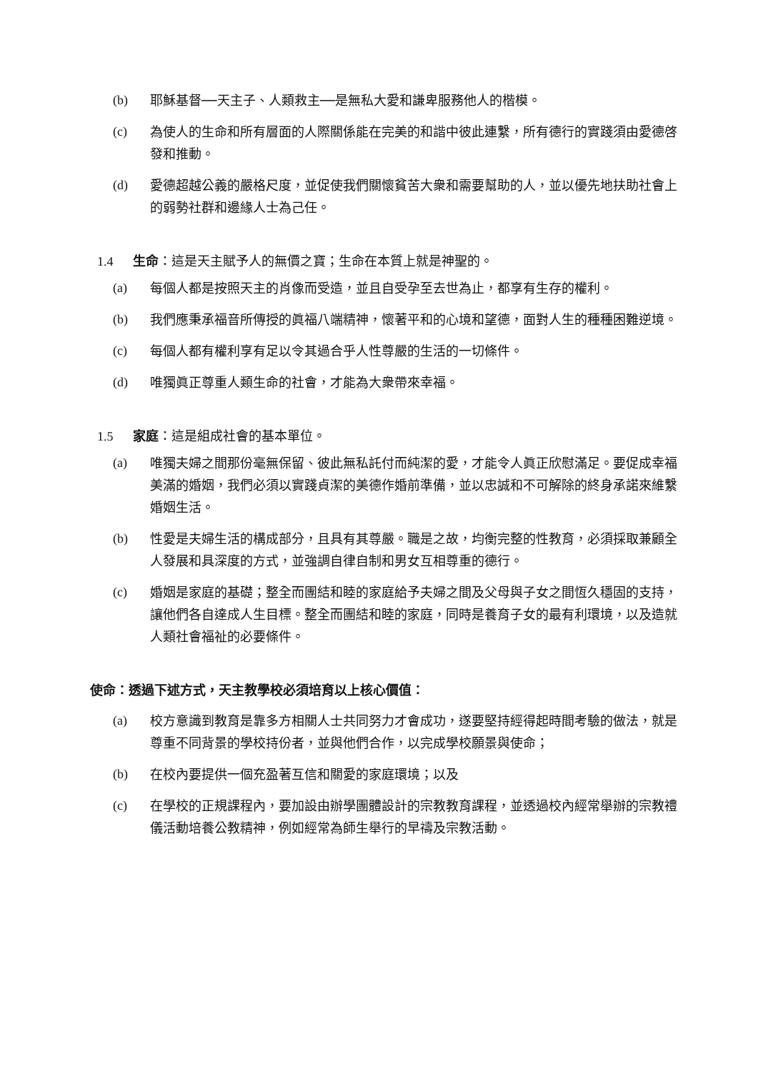(b) 耶穌基督──天主子、人類救主──是無私大愛和謙卑服務他人的楷模。
(c) 為使人的生命和所有層面的人際關係能在完美的和諧中彼此連繫，所有德行的實踐須由愛德啓發和推動。
(d) 愛德超越公義的嚴格尺度，並促使我們關懷貧苦大衆和需要幫助的人，並以優先地扶助社會上的弱勢社群和邊緣人士為己任。
1.4 生命：這是天主賦予人的無價之寶；生命在本質上就是神聖的。
(a) 每個人都是按照天主的肖像而受造，並且自受孕至去世為止，都享有生存的權利。
(b) 我們應秉承福音所傳授的眞福八端精神，懷著平和的心境和望德，面對人生的種種困難逆境。
(c) 每個人都有權利享有足以令其過合乎人性尊嚴的生活的一切條件。
(d) 唯獨眞正尊重人類生命的社會，才能為大衆帶來幸福。
1.5 家庭：這是組成社會的基本單位。
(a) 唯獨夫婦之間那份毫無保留、彼此無私託付而純潔的愛，才能令人眞正欣慰滿足。要促成幸福美滿的婚姻，我們必須以實踐貞潔的美德作婚前準備，並以忠誠和不可解除的終身承諾來維繫婚姻生活。
(b) 性愛是夫婦生活的構成部分，且具有其尊嚴。職是之故，均衡完整的性教育，必須採取兼顧全人發展和具深度的方式，並強調自律自制和男女互相尊重的德行。
(c) 婚姻是家庭的基礎；整全而團結和睦的家庭給予夫婦之間及父母與子女之間恆久穩固的支持，讓他們各自達成人生目標。整全而團結和睦的家庭，同時是養育子女的最有利環境，以及造就人類社會福祉的必要條件。
使命：透過下述方式，天主教學校必須培育以上核心價值：
(a) 校方意識到教育是靠多方相關人士共同努力才會成功，遂要堅持經得起時間考驗的做法，就是尊重不同背景的學校持份者，並與他們合作，以完成學校願景與使命；
(b) 在校內要提供一個充盈著互信和關愛的家庭環境；以及
(c) 在學校的正規課程內，要加設由辦學團體設計的宗教教育課程，並透過校內經常舉辦的宗教禮儀活動培養公教精神，例如經常為師生舉行的早禱及宗教活動。